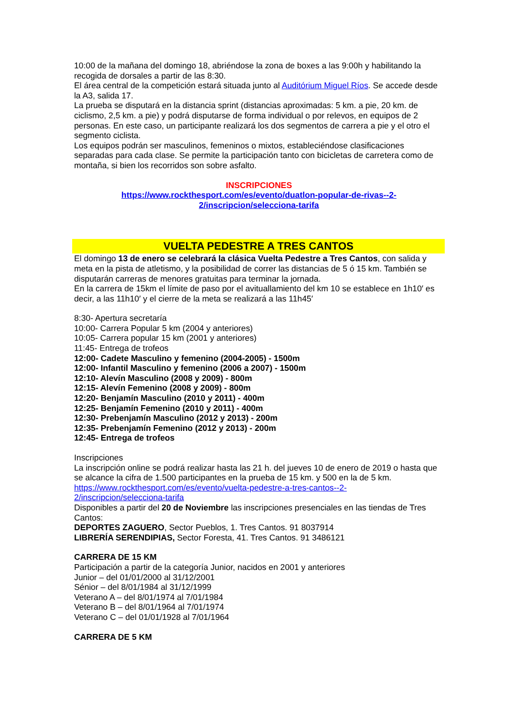10:00 de la mañana del domingo 18, abriéndose la zona de boxes a las 9:00h y habilitando la recogida de dorsales a partir de las 8:30.
El área central de la competición estará situada junto al Auditórium Miguel Ríos. Se accede desde la A3, salida 17.
La prueba se disputará en la distancia sprint (distancias aproximadas: 5 km. a pie, 20 km. de ciclismo, 2,5 km. a pie) y podrá disputarse de forma individual o por relevos, en equipos de 2 personas. En este caso, un participante realizará los dos segmentos de carrera a pie y el otro el segmento ciclista.
Los equipos podrán ser masculinos, femeninos o mixtos, estableciéndose clasificaciones separadas para cada clase. Se permite la participación tanto con bicicletas de carretera como de montaña, si bien los recorridos son sobre asfalto.
INSCRIPCIONES
https://www.rockthesport.com/es/evento/duatlon-popular-de-rivas--2-
2/inscripcion/selecciona-tarifa
VUELTA PEDESTRE A TRES CANTOS
El domingo 13 de enero se celebrará la clásica Vuelta Pedestre a Tres Cantos, con salida y meta en la pista de atletismo, y la posibilidad de correr las distancias de 5 ó 15 km. También se disputarán carreras de menores gratuitas para terminar la jornada.
En la carrera de 15km el límite de paso por el avituallamiento del km 10 se establece en 1h10′ es decir, a las 11h10′ y el cierre de la meta se realizará a las 11h45′
8:30- Apertura secretaría
10:00- Carrera Popular 5 km (2004 y anteriores)
10:05- Carrera popular 15 km (2001 y anteriores)
11:45- Entrega de trofeos
12:00- Cadete Masculino y femenino (2004-2005) - 1500m
12:00- Infantil Masculino y femenino (2006 a 2007) - 1500m
12:10- Alevín Masculino (2008 y 2009) - 800m
12:15- Alevín Femenino (2008 y 2009) - 800m
12:20- Benjamín Masculino (2010 y 2011) - 400m
12:25- Benjamín Femenino (2010 y 2011) - 400m
12:30- Prebenjamín Masculino (2012 y 2013) - 200m
12:35- Prebenjamín Femenino (2012 y 2013) - 200m
12:45- Entrega de trofeos
Inscripciones
La inscripción online se podrá realizar hasta las 21 h. del jueves 10 de enero de 2019 o hasta que se alcance la cifra de 1.500 participantes en la prueba de 15 km. y 500 en la de 5 km.
https://www.rockthesport.com/es/evento/vuelta-pedestre-a-tres-cantos--2-
2/inscripcion/selecciona-tarifa
Disponibles a partir del 20 de Noviembre las inscripciones presenciales en las tiendas de Tres Cantos:
DEPORTES ZAGUERO, Sector Pueblos, 1. Tres Cantos. 91 8037914
LIBRERÍA SERENDIPIAS, Sector Foresta, 41. Tres Cantos. 91 3486121
CARRERA DE 15 KM
Participación a partir de la categoría Junior, nacidos en 2001 y anteriores
Junior – del 01/01/2000 al 31/12/2001
Sénior – del 8/01/1984 al 31/12/1999
Veterano A – del 8/01/1974 al 7/01/1984
Veterano B – del 8/01/1964 al 7/01/1974
Veterano C – del 01/01/1928 al 7/01/1964
CARRERA DE 5 KM